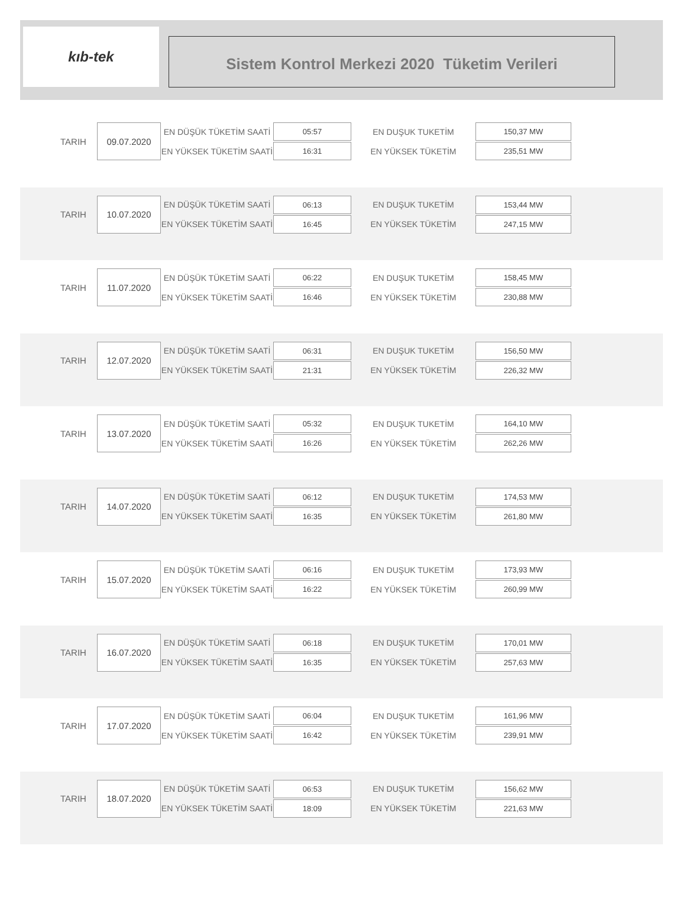kıb-tek
Sistem Kontrol Merkezi 2020 Tüketim Verileri
| TARIH | 09.07.2020 | EN DÜŞÜK TÜKETİM SAATİ | 05:57 | EN DUŞUK TUKETİM | 150,37 MW |
| | | EN YÜKSEK TÜKETİM SAATİ | 16:31 | EN YÜKSEK TÜKETİM | 235,51 MW |
| TARIH | 10.07.2020 | EN DÜŞÜK TÜKETİM SAATİ | 06:13 | EN DUŞUK TUKETİM | 153,44 MW |
| | | EN YÜKSEK TÜKETİM SAATİ | 16:45 | EN YÜKSEK TÜKETİM | 247,15 MW |
| TARIH | 11.07.2020 | EN DÜŞÜK TÜKETİM SAATİ | 06:22 | EN DUŞUK TUKETİM | 158,45 MW |
| | | EN YÜKSEK TÜKETİM SAATİ | 16:46 | EN YÜKSEK TÜKETİM | 230,88 MW |
| TARIH | 12.07.2020 | EN DÜŞÜK TÜKETİM SAATİ | 06:31 | EN DUŞUK TUKETİM | 156,50 MW |
| | | EN YÜKSEK TÜKETİM SAATİ | 21:31 | EN YÜKSEK TÜKETİM | 226,32 MW |
| TARIH | 13.07.2020 | EN DÜŞÜK TÜKETİM SAATİ | 05:32 | EN DUŞUK TUKETİM | 164,10 MW |
| | | EN YÜKSEK TÜKETİM SAATİ | 16:26 | EN YÜKSEK TÜKETİM | 262,26 MW |
| TARIH | 14.07.2020 | EN DÜŞÜK TÜKETİM SAATİ | 06:12 | EN DUŞUK TUKETİM | 174,53 MW |
| | | EN YÜKSEK TÜKETİM SAATİ | 16:35 | EN YÜKSEK TÜKETİM | 261,80 MW |
| TARIH | 15.07.2020 | EN DÜŞÜK TÜKETİM SAATİ | 06:16 | EN DUŞUK TUKETİM | 173,93 MW |
| | | EN YÜKSEK TÜKETİM SAATİ | 16:22 | EN YÜKSEK TÜKETİM | 260,99 MW |
| TARIH | 16.07.2020 | EN DÜŞÜK TÜKETİM SAATİ | 06:18 | EN DUŞUK TUKETİM | 170,01 MW |
| | | EN YÜKSEK TÜKETİM SAATİ | 16:35 | EN YÜKSEK TÜKETİM | 257,63 MW |
| TARIH | 17.07.2020 | EN DÜŞÜK TÜKETİM SAATİ | 06:04 | EN DUŞUK TUKETİM | 161,96 MW |
| | | EN YÜKSEK TÜKETİM SAATİ | 16:42 | EN YÜKSEK TÜKETİM | 239,91 MW |
| TARIH | 18.07.2020 | EN DÜŞÜK TÜKETİM SAATİ | 06:53 | EN DUŞUK TUKETİM | 156,62 MW |
| | | EN YÜKSEK TÜKETİM SAATİ | 18:09 | EN YÜKSEK TÜKETİM | 221,63 MW |